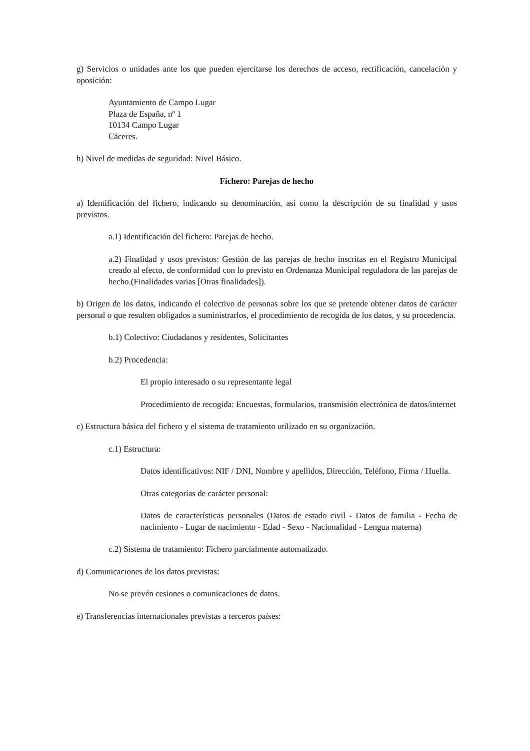g) Servicios o unidades ante los que pueden ejercitarse los derechos de acceso, rectificación, cancelación y oposición:
Ayuntamiento de Campo Lugar
Plaza de España, nº 1
10134 Campo Lugar
Cáceres.
h) Nivel de medidas de seguridad: Nivel Básico.
Fichero: Parejas de hecho
a) Identificación del fichero, indicando su denominación, así como la descripción de su finalidad y usos previstos.
a.1) Identificación del fichero: Parejas de hecho.
a.2) Finalidad y usos previstos: Gestión de las parejas de hecho inscritas en el Registro Municipal creado al efecto, de conformidad con lo previsto en Ordenanza Municipal reguladora de las parejas de hecho.(Finalidades varias [Otras finalidades]).
b) Origen de los datos, indicando el colectivo de personas sobre los que se pretende obtener datos de carácter personal o que resulten obligados a suministrarlos, el procedimiento de recogida de los datos, y su procedencia.
b.1) Colectivo: Ciudadanos y residentes, Solicitantes
b.2) Procedencia:
El propio interesado o su representante legal
Procedimiento de recogida: Encuestas, formularios, transmisión electrónica de datos/internet
c) Estructura básica del fichero y el sistema de tratamiento utilizado en su organización.
c.1) Estructura:
Datos identificativos: NIF / DNI, Nombre y apellidos, Dirección, Teléfono, Firma / Huella.
Otras categorías de carácter personal:
Datos de características personales (Datos de estado civil - Datos de familia - Fecha de nacimiento - Lugar de nacimiento - Edad - Sexo - Nacionalidad - Lengua materna)
c.2) Sistema de tratamiento: Fichero parcialmente automatizado.
d) Comunicaciones de los datos previstas:
No se prevén cesiones o comunicaciones de datos.
e) Transferencias internacionales previstas a terceros países: